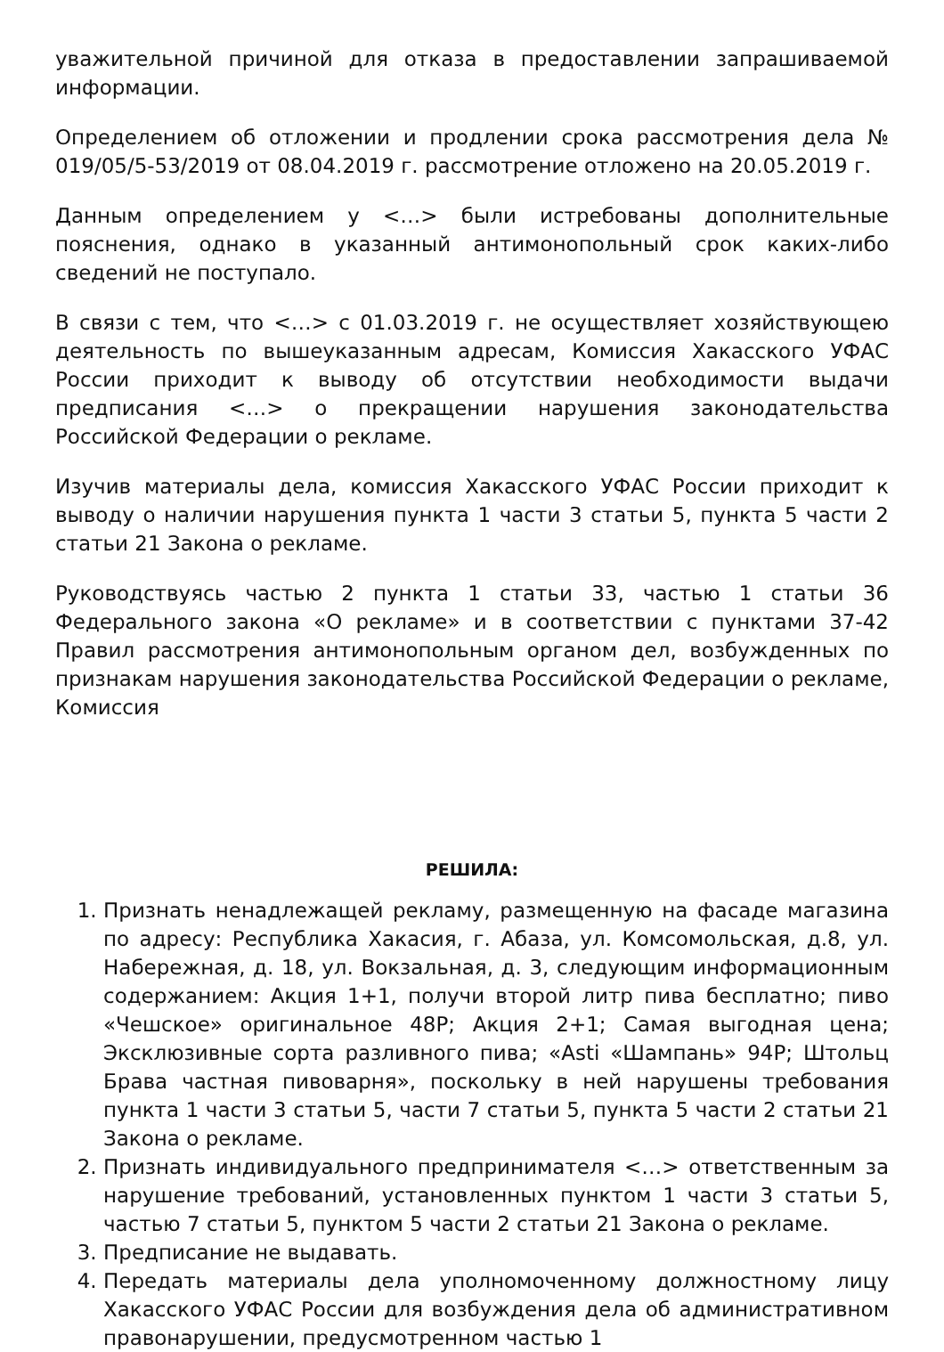уважительной причиной для отказа в предоставлении запрашиваемой информации.
Определением об отложении и продлении срока рассмотрения дела № 019/05/5-53/2019 от 08.04.2019 г. рассмотрение отложено на 20.05.2019 г.
Данным определением у <…> были истребованы дополнительные пояснения, однако в указанный антимонопольный срок каких-либо сведений не поступало.
В связи с тем, что <…> с 01.03.2019 г. не осуществляет хозяйствующею деятельность по вышеуказанным адресам, Комиссия Хакасского УФАС России приходит к выводу об отсутствии необходимости выдачи предписания <…> о прекращении нарушения законодательства Российской Федерации о рекламе.
Изучив материалы дела, комиссия Хакасского УФАС России приходит к выводу о наличии нарушения пункта 1 части 3 статьи 5, пункта 5 части 2 статьи 21 Закона о рекламе.
Руководствуясь частью 2 пункта 1 статьи 33, частью 1 статьи 36 Федерального закона «О рекламе» и в соответствии с пунктами 37-42 Правил рассмотрения антимонопольным органом дел, возбужденных по признакам нарушения законодательства Российской Федерации о рекламе, Комиссия
РЕШИЛА:
1. Признать ненадлежащей рекламу, размещенную на фасаде магазина по адресу: Республика Хакасия, г. Абаза, ул. Комсомольская, д.8, ул. Набережная, д. 18, ул. Вокзальная, д. 3, следующим информационным содержанием: Акция 1+1, получи второй литр пива бесплатно; пиво «Чешское» оригинальное 48Р; Акция 2+1; Самая выгодная цена; Эксклюзивные сорта разливного пива; «Asti «Шампань» 94Р; Штольц Брава частная пивоварня», поскольку в ней нарушены требования пункта 1 части 3 статьи 5, части 7 статьи 5, пункта 5 части 2 статьи 21 Закона о рекламе.
2. Признать индивидуального предпринимателя <…> ответственным за нарушение требований, установленных пунктом 1 части 3 статьи 5, частью 7 статьи 5, пунктом 5 части 2 статьи 21 Закона о рекламе.
3. Предписание не выдавать.
4. Передать материалы дела уполномоченному должностному лицу Хакасского УФАС России для возбуждения дела об административном правонарушении, предусмотренном частью 1